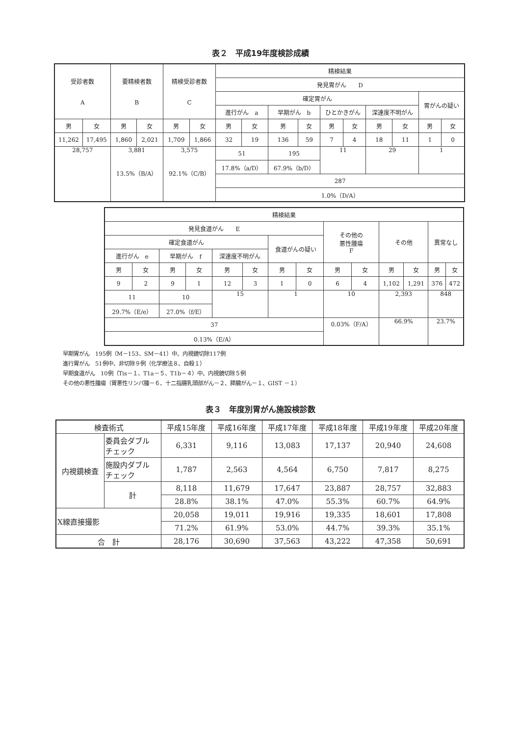表２　平成19年度検診成績
| 受診者数 A | | 要精検者数 B | | 精検受診者数 C | | 精検結果 | | | | | | | | | |
| --- | --- | --- | --- | --- | --- | --- | --- | --- | --- | --- | --- | --- | --- | --- | --- |
| | | | | | | 発見胃がん D | | | | | | | | | |
| | | | | | | 確定胃がん | | | | | | | | 胃がんの疑い | |
| | | | | | | 進行がん a | | 早期がん b | | ひとかきがん | | 深達度不明がん | | | |
| 男 | 女 | 男 | 女 | 男 | 女 | 男 | 女 | 男 | 女 | 男 | 女 | 男 | 女 | 男 | 女 |
| 11,262 | 17,495 | 1,860 | 2,021 | 1,709 | 1,866 | 32 | 19 | 136 | 59 | 7 | 4 | 18 | 11 | 1 | 0 |
| 28,757 | | 3,881 13.5%（B/A） | | 3,575 92.1%（C/B） | | 51 | | 195 | | 11 | | 29 | | 1 | |
| | | | | | | 17.8%（a/D） | | 67.9%（b/D） | | | | | | | |
| | | | | | | 287 | | | | | | | | | |
| | | | | | | 1.0%（D/A） | | | | | | | | | |
| 精検結果 | | | | | | | | | | | | | |
| --- | --- | --- | --- | --- | --- | --- | --- | --- | --- | --- | --- | --- | --- |
| 発見食道がん E | | | | | | | | その他の 悪性腫瘍 F | | その他 | | 異常なし | |
| 確定食道がん | | | | | | 食道がんの疑い | | | | | | | |
| 進行がん e | | 早期がん f | | 深達度不明がん | | | | | | | | | |
| 男 | 女 | 男 | 女 | 男 | 女 | 男 | 女 | 男 | 女 | 男 | 女 | 男 | 女 |
| 9 | 2 | 9 | 1 | 12 | 3 | 1 | 0 | 6 | 4 | 1,102 | 1,291 | 376 | 472 |
| 11 | | 10 | | 15 | | 1 | | 10 | | 2,393 | | 848 | |
| 29.7%（E/e） | | 27.0%（f/E） | | | | | | | | | | | |
| 37 | | | | | | | | 0.03%（F/A） | | 66.9% | | 23.7% | |
| 0.13%（E/A） | | | | | | | | | | | | | |
早期胃がん　195例（M－153、SM－41）中、内視鏡切除117例
進行胃がん　51例中、非切除９例（化学療法８、自殺１）
早期食道がん　10例（Tis－１、T1a－５、T1b－４）中、内視鏡切除５例
その他の悪性腫瘍（胃悪性リンパ腫－６、十二指腸乳頭部がん－２、膵臓がん－１、GIST －１）
表３　年度別胃がん施設検診数
| 検査術式 | | 平成15年度 | 平成16年度 | 平成17年度 | 平成18年度 | 平成19年度 | 平成20年度 |
| --- | --- | --- | --- | --- | --- | --- | --- |
| 内視鏡検査 | 委員会ダブル チェック | 6,331 | 9,116 | 13,083 | 17,137 | 20,940 | 24,608 |
| | 施設内ダブル チェック | 1,787 | 2,563 | 4,564 | 6,750 | 7,817 | 8,275 |
| | 計 | 8,118 | 11,679 | 17,647 | 23,887 | 28,757 | 32,883 |
| | | 28.8% | 38.1% | 47.0% | 55.3% | 60.7% | 64.9% |
| X線直接撮影 | | 20,058 | 19,011 | 19,916 | 19,335 | 18,601 | 17,808 |
| | | 71.2% | 61.9% | 53.0% | 44.7% | 39.3% | 35.1% |
| 合 計 | | 28,176 | 30,690 | 37,563 | 43,222 | 47,358 | 50,691 |